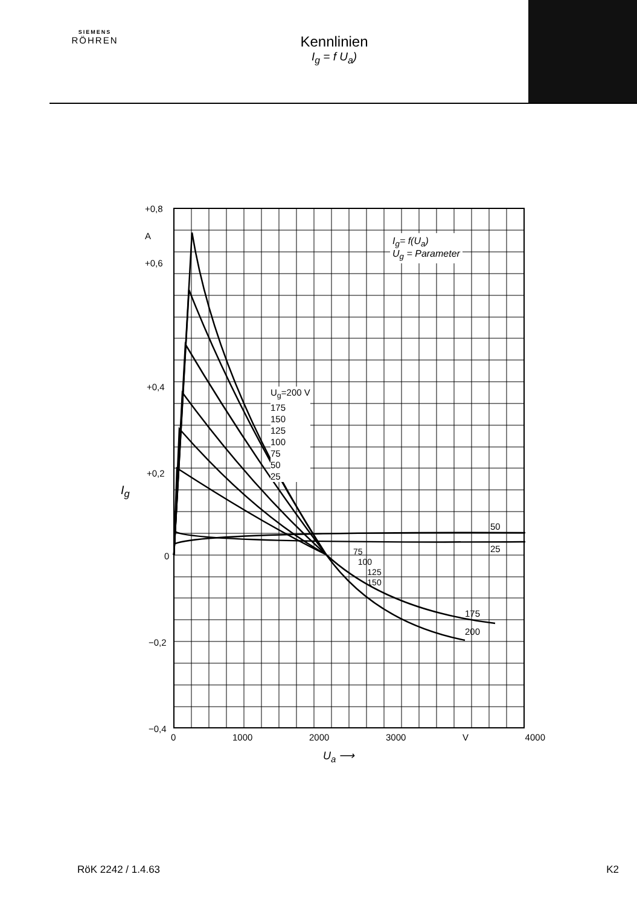SIEMENS
RÖHREN
Kennlinien
I<sub>g</sub> = f U<sub>a</sub>)
+0,8
A
+0,6
+0,4
+0,2
I<sub>g</sub>
0
−0,2
−0,4
0 1000 2000 3000 V 4000
U<sub>a</sub> ⟶
I<sub>g</sub>= f(U<sub>a</sub>)
U<sub>g</sub> = Parameter
U<sub>g</sub>=200 V
175
150
125
100
75
50
25
50
25
75
100
125
150
175
200
RöK 2242 / 1.4.63 K2